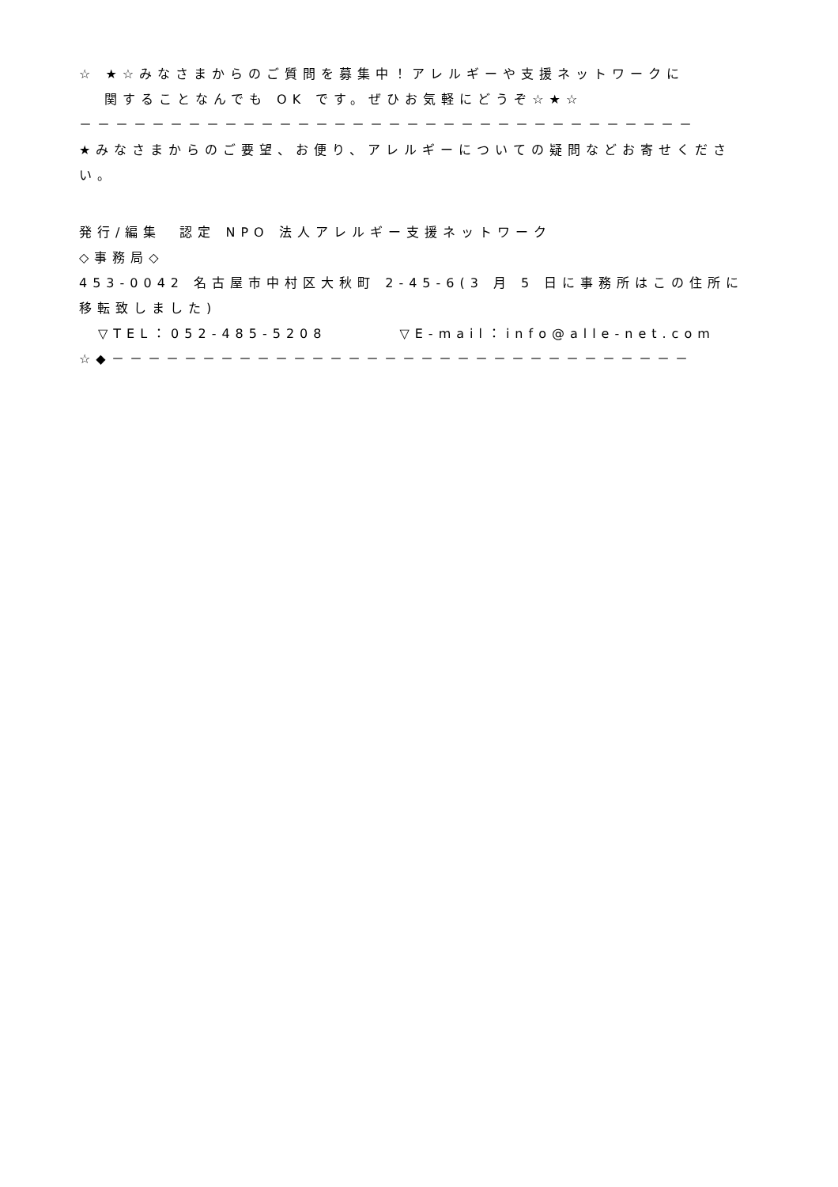☆ ★☆みなさまからのご質問を募集中！アレルギーや支援ネットワークに
関することなんでも OK です。ぜひお気軽にどうぞ☆★☆
－－－－－－－－－－－－－－－－－－－－－－－－－－－－－－－－－－
★みなさまからのご要望、お便り、アレルギーについての疑問などお寄せください。
発行/編集　認定 NPO 法人アレルギー支援ネットワーク
◇事務局◇
453-0042 名古屋市中村区大秋町 2-45-6(3 月 5 日に事務所はこの住所に移転致しました)
▽TEL：052-485-5208　　　　▽E-mail：info@alle-net.com
☆◆－－－－－－－－－－－－－－－－－－－－－－－－－－－－－－－－